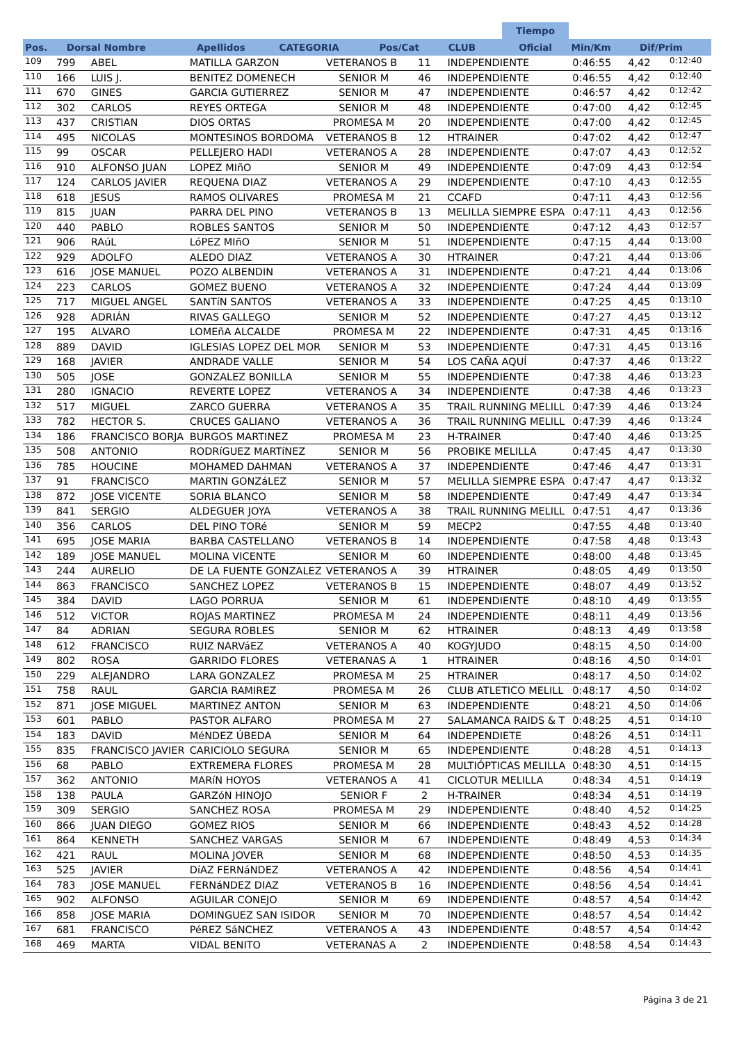| | | | | | | | Tiempo | | |
| --- | --- | --- | --- | --- | --- | --- | --- | --- | --- |
| Pos. | Dorsal Nombre | Apellidos | CATEGORIA | Pos/Cat | CLUB | | Oficial | Min/Km | Dif/Prim |
| 109 | 799 | ABEL | MATILLA GARZON | VETERANOS B | 11 | INDEPENDIENTE | 0:46:55 | 4,42 | 0:12:40 |
| 110 | 166 | LUIS J. | BENITEZ DOMENECH | SENIOR M | 46 | INDEPENDIENTE | 0:46:55 | 4,42 | 0:12:40 |
| 111 | 670 | GINES | GARCIA GUTIERREZ | SENIOR M | 47 | INDEPENDIENTE | 0:46:57 | 4,42 | 0:12:42 |
| 112 | 302 | CARLOS | REYES ORTEGA | SENIOR M | 48 | INDEPENDIENTE | 0:47:00 | 4,42 | 0:12:45 |
| 113 | 437 | CRISTIAN | DIOS ORTAS | PROMESA M | 20 | INDEPENDIENTE | 0:47:00 | 4,42 | 0:12:45 |
| 114 | 495 | NICOLAS | MONTESINOS BORDOMA | VETERANOS B | 12 | HTRAINER | 0:47:02 | 4,42 | 0:12:47 |
| 115 | 99 | OSCAR | PELLEJERO HADI | VETERANOS A | 28 | INDEPENDIENTE | 0:47:07 | 4,43 | 0:12:52 |
| 116 | 910 | ALFONSO JUAN | LOPEZ MIñO | SENIOR M | 49 | INDEPENDIENTE | 0:47:09 | 4,43 | 0:12:54 |
| 117 | 124 | CARLOS JAVIER | REQUENA DIAZ | VETERANOS A | 29 | INDEPENDIENTE | 0:47:10 | 4,43 | 0:12:55 |
| 118 | 618 | JESUS | RAMOS OLIVARES | PROMESA M | 21 | CCAFD | 0:47:11 | 4,43 | 0:12:56 |
| 119 | 815 | JUAN | PARRA DEL PINO | VETERANOS B | 13 | MELILLA SIEMPRE ESPA | 0:47:11 | 4,43 | 0:12:56 |
| 120 | 440 | PABLO | ROBLES SANTOS | SENIOR M | 50 | INDEPENDIENTE | 0:47:12 | 4,43 | 0:12:57 |
| 121 | 906 | RAúL | LóPEZ MIñO | SENIOR M | 51 | INDEPENDIENTE | 0:47:15 | 4,44 | 0:13:00 |
| 122 | 929 | ADOLFO | ALEDO DIAZ | VETERANOS A | 30 | HTRAINER | 0:47:21 | 4,44 | 0:13:06 |
| 123 | 616 | JOSE MANUEL | POZO ALBENDIN | VETERANOS A | 31 | INDEPENDIENTE | 0:47:21 | 4,44 | 0:13:06 |
| 124 | 223 | CARLOS | GOMEZ BUENO | VETERANOS A | 32 | INDEPENDIENTE | 0:47:24 | 4,44 | 0:13:09 |
| 125 | 717 | MIGUEL ANGEL | SANTíN SANTOS | VETERANOS A | 33 | INDEPENDIENTE | 0:47:25 | 4,45 | 0:13:10 |
| 126 | 928 | ADRIÁN | RIVAS GALLEGO | SENIOR M | 52 | INDEPENDIENTE | 0:47:27 | 4,45 | 0:13:12 |
| 127 | 195 | ALVARO | LOMEñA ALCALDE | PROMESA M | 22 | INDEPENDIENTE | 0:47:31 | 4,45 | 0:13:16 |
| 128 | 889 | DAVID | IGLESIAS LOPEZ DEL MOR | SENIOR M | 53 | INDEPENDIENTE | 0:47:31 | 4,45 | 0:13:16 |
| 129 | 168 | JAVIER | ANDRADE VALLE | SENIOR M | 54 | LOS CAÑA AQUÍ | 0:47:37 | 4,46 | 0:13:22 |
| 130 | 505 | JOSE | GONZALEZ BONILLA | SENIOR M | 55 | INDEPENDIENTE | 0:47:38 | 4,46 | 0:13:23 |
| 131 | 280 | IGNACIO | REVERTE LOPEZ | VETERANOS A | 34 | INDEPENDIENTE | 0:47:38 | 4,46 | 0:13:23 |
| 132 | 517 | MIGUEL | ZARCO GUERRA | VETERANOS A | 35 | TRAIL RUNNING MELILL | 0:47:39 | 4,46 | 0:13:24 |
| 133 | 782 | HECTOR S. | CRUCES GALIANO | VETERANOS A | 36 | TRAIL RUNNING MELILL | 0:47:39 | 4,46 | 0:13:24 |
| 134 | 186 | FRANCISCO BORJA | BURGOS MARTINEZ | PROMESA M | 23 | H-TRAINER | 0:47:40 | 4,46 | 0:13:25 |
| 135 | 508 | ANTONIO | RODRíGUEZ MARTíNEZ | SENIOR M | 56 | PROBIKE MELILLA | 0:47:45 | 4,47 | 0:13:30 |
| 136 | 785 | HOUCINE | MOHAMED DAHMAN | VETERANOS A | 37 | INDEPENDIENTE | 0:47:46 | 4,47 | 0:13:31 |
| 137 | 91 | FRANCISCO | MARTIN GONZáLEZ | SENIOR M | 57 | MELILLA SIEMPRE ESPA | 0:47:47 | 4,47 | 0:13:32 |
| 138 | 872 | JOSE VICENTE | SORIA BLANCO | SENIOR M | 58 | INDEPENDIENTE | 0:47:49 | 4,47 | 0:13:34 |
| 139 | 841 | SERGIO | ALDEGUER JOYA | VETERANOS A | 38 | TRAIL RUNNING MELILL | 0:47:51 | 4,47 | 0:13:36 |
| 140 | 356 | CARLOS | DEL PINO TORé | SENIOR M | 59 | MECP2 | 0:47:55 | 4,48 | 0:13:40 |
| 141 | 695 | JOSE MARIA | BARBA CASTELLANO | VETERANOS B | 14 | INDEPENDIENTE | 0:47:58 | 4,48 | 0:13:43 |
| 142 | 189 | JOSE MANUEL | MOLINA VICENTE | SENIOR M | 60 | INDEPENDIENTE | 0:48:00 | 4,48 | 0:13:45 |
| 143 | 244 | AURELIO | DE LA FUENTE GONZALEZ | VETERANOS A | 39 | HTRAINER | 0:48:05 | 4,49 | 0:13:50 |
| 144 | 863 | FRANCISCO | SANCHEZ LOPEZ | VETERANOS B | 15 | INDEPENDIENTE | 0:48:07 | 4,49 | 0:13:52 |
| 145 | 384 | DAVID | LAGO PORRUA | SENIOR M | 61 | INDEPENDIENTE | 0:48:10 | 4,49 | 0:13:55 |
| 146 | 512 | VICTOR | ROJAS MARTINEZ | PROMESA M | 24 | INDEPENDIENTE | 0:48:11 | 4,49 | 0:13:56 |
| 147 | 84 | ADRIAN | SEGURA ROBLES | SENIOR M | 62 | HTRAINER | 0:48:13 | 4,49 | 0:13:58 |
| 148 | 612 | FRANCISCO | RUIZ NARVáEZ | VETERANOS A | 40 | KOGYJUDO | 0:48:15 | 4,50 | 0:14:00 |
| 149 | 802 | ROSA | GARRIDO FLORES | VETERANAS A | 1 | HTRAINER | 0:48:16 | 4,50 | 0:14:01 |
| 150 | 229 | ALEJANDRO | LARA GONZALEZ | PROMESA M | 25 | HTRAINER | 0:48:17 | 4,50 | 0:14:02 |
| 151 | 758 | RAUL | GARCIA RAMIREZ | PROMESA M | 26 | CLUB ATLETICO MELILL | 0:48:17 | 4,50 | 0:14:02 |
| 152 | 871 | JOSE MIGUEL | MARTINEZ ANTON | SENIOR M | 63 | INDEPENDIENTE | 0:48:21 | 4,50 | 0:14:06 |
| 153 | 601 | PABLO | PASTOR ALFARO | PROMESA M | 27 | SALAMANCA RAIDS & T | 0:48:25 | 4,51 | 0:14:10 |
| 154 | 183 | DAVID | MéNDEZ ÚBEDA | SENIOR M | 64 | INDEPENDIETE | 0:48:26 | 4,51 | 0:14:11 |
| 155 | 835 | FRANCISCO JAVIER | CARICIOLO SEGURA | SENIOR M | 65 | INDEPENDIENTE | 0:48:28 | 4,51 | 0:14:13 |
| 156 | 68 | PABLO | EXTREMERA FLORES | PROMESA M | 28 | MULTIÓPTICAS MELILLA | 0:48:30 | 4,51 | 0:14:15 |
| 157 | 362 | ANTONIO | MARíN HOYOS | VETERANOS A | 41 | CICLOTUR MELILLA | 0:48:34 | 4,51 | 0:14:19 |
| 158 | 138 | PAULA | GARZóN HINOJO | SENIOR F | 2 | H-TRAINER | 0:48:34 | 4,51 | 0:14:19 |
| 159 | 309 | SERGIO | SANCHEZ ROSA | PROMESA M | 29 | INDEPENDIENTE | 0:48:40 | 4,52 | 0:14:25 |
| 160 | 866 | JUAN DIEGO | GOMEZ RIOS | SENIOR M | 66 | INDEPENDIENTE | 0:48:43 | 4,52 | 0:14:28 |
| 161 | 864 | KENNETH | SANCHEZ VARGAS | SENIOR M | 67 | INDEPENDIENTE | 0:48:49 | 4,53 | 0:14:34 |
| 162 | 421 | RAUL | MOLINA JOVER | SENIOR M | 68 | INDEPENDIENTE | 0:48:50 | 4,53 | 0:14:35 |
| 163 | 525 | JAVIER | DíAZ FERNáNDEZ | VETERANOS A | 42 | INDEPENDIENTE | 0:48:56 | 4,54 | 0:14:41 |
| 164 | 783 | JOSE MANUEL | FERNáNDEZ DIAZ | VETERANOS B | 16 | INDEPENDIENTE | 0:48:56 | 4,54 | 0:14:41 |
| 165 | 902 | ALFONSO | AGUILAR CONEJO | SENIOR M | 69 | INDEPENDIENTE | 0:48:57 | 4,54 | 0:14:42 |
| 166 | 858 | JOSE MARIA | DOMINGUEZ SAN ISIDOR | SENIOR M | 70 | INDEPENDIENTE | 0:48:57 | 4,54 | 0:14:42 |
| 167 | 681 | FRANCISCO | PéREZ SáNCHEZ | VETERANOS A | 43 | INDEPENDIENTE | 0:48:57 | 4,54 | 0:14:42 |
| 168 | 469 | MARTA | VIDAL BENITO | VETERANAS A | 2 | INDEPENDIENTE | 0:48:58 | 4,54 | 0:14:43 |
Página 3 de 21